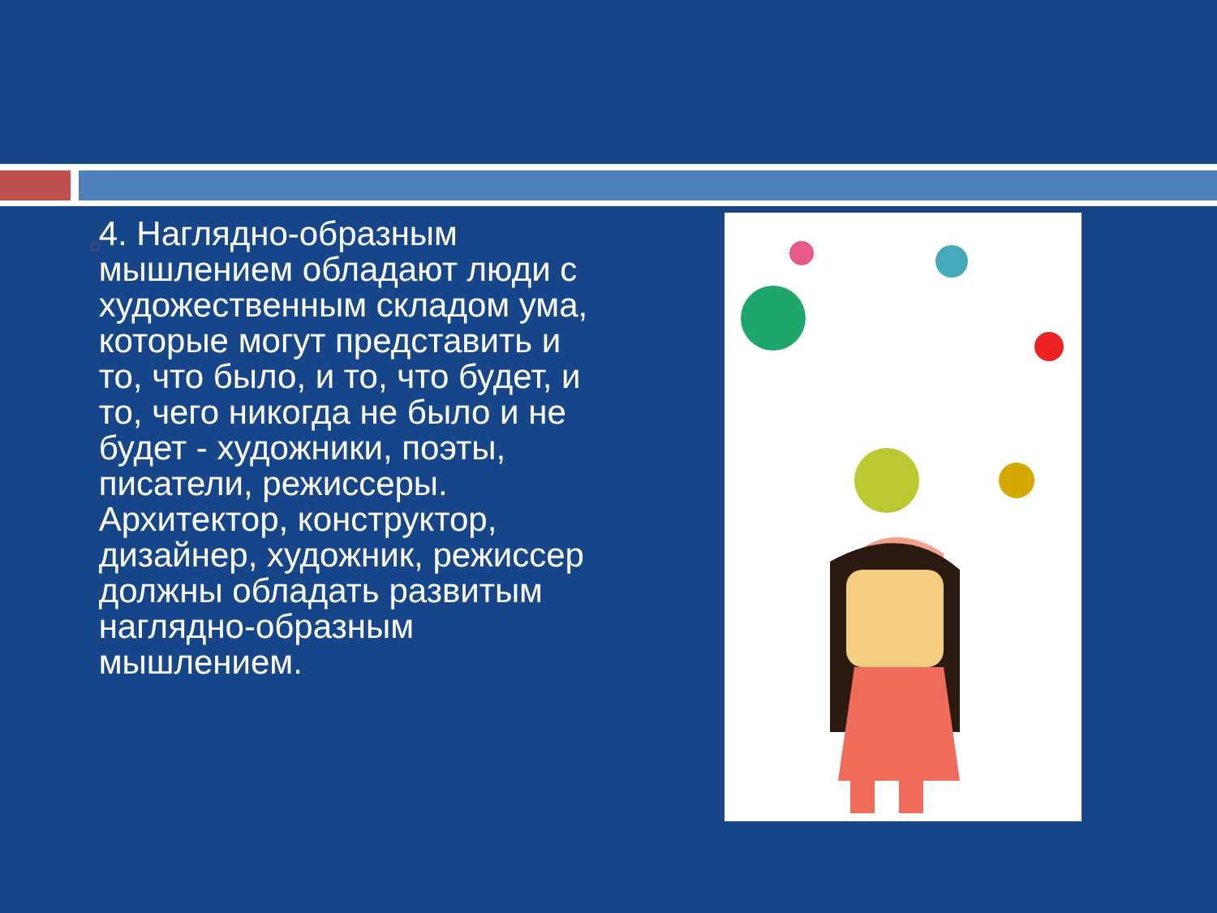□
4. Наглядно-образным мышлением обладают люди с художественным складом ума, которые могут представить и то, что было, и то, что будет, и то, чего никогда не было и не будет - художники, поэты, писатели, режиссеры. Архитектор, конструктор, дизайнер, художник, режиссер должны обладать развитым наглядно-образным мышлением.